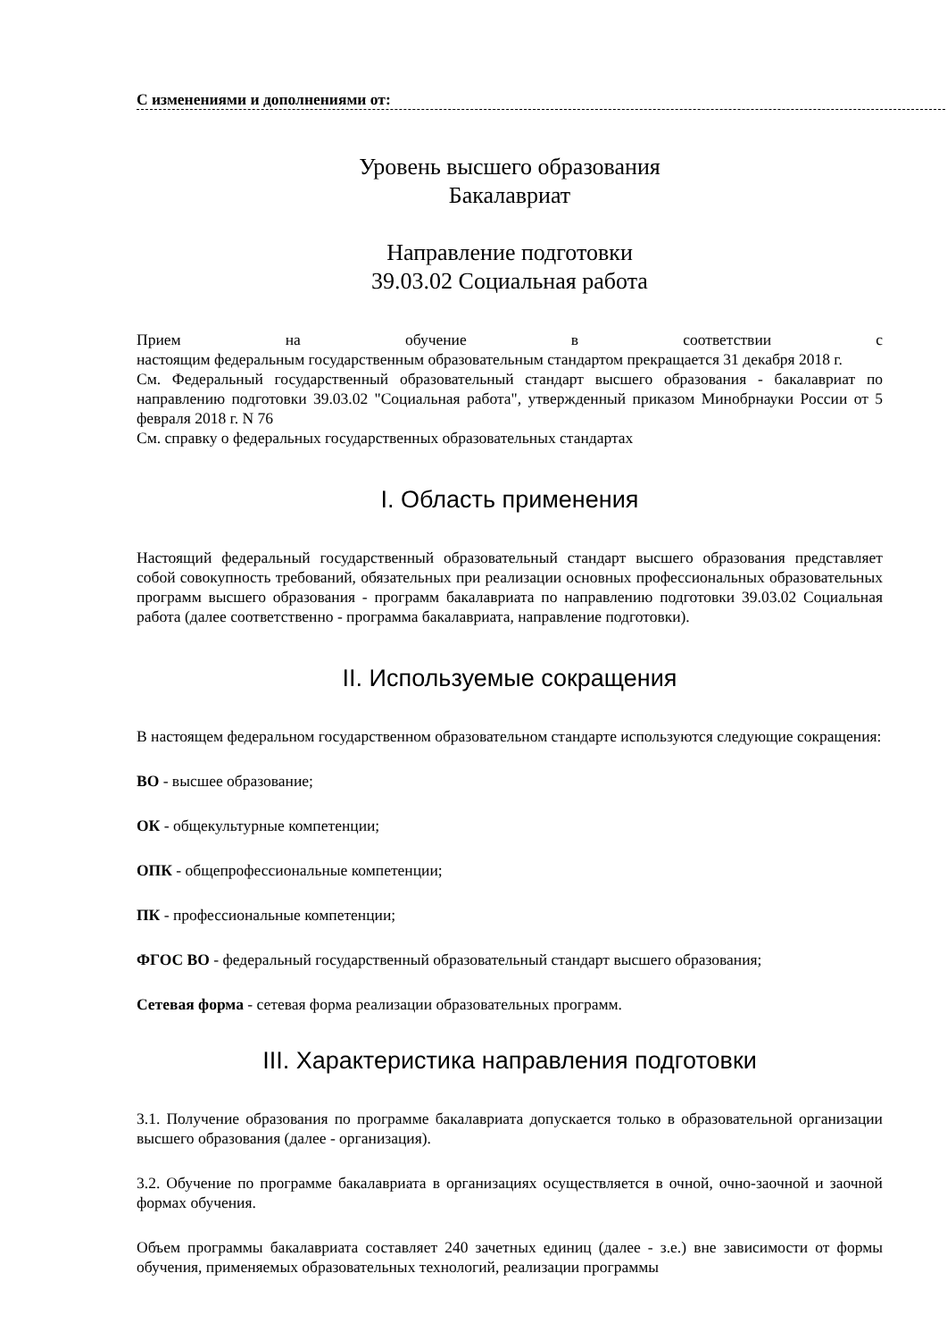С изменениями и дополнениями от:
Уровень высшего образования
Бакалавриат
Направление подготовки
39.03.02 Социальная работа
Прием на обучение в соответствии с
настоящим федеральным государственным образовательным стандартом прекращается 31 декабря 2018 г.
См. Федеральный государственный образовательный стандарт высшего образования - бакалавриат по направлению подготовки 39.03.02 "Социальная работа", утвержденный приказом Минобрнауки России от 5 февраля 2018 г. N 76
См. справку о федеральных государственных образовательных стандартах
I. Область применения
Настоящий федеральный государственный образовательный стандарт высшего образования представляет собой совокупность требований, обязательных при реализации основных профессиональных образовательных программ высшего образования - программ бакалавриата по направлению подготовки 39.03.02 Социальная работа (далее соответственно - программа бакалавриата, направление подготовки).
II. Используемые сокращения
В настоящем федеральном государственном образовательном стандарте используются следующие сокращения:
ВО - высшее образование;
ОК - общекультурные компетенции;
ОПК - общепрофессиональные компетенции;
ПК - профессиональные компетенции;
ФГОС ВО - федеральный государственный образовательный стандарт высшего образования;
Сетевая форма - сетевая форма реализации образовательных программ.
III. Характеристика направления подготовки
3.1. Получение образования по программе бакалавриата допускается только в образовательной организации высшего образования (далее - организация).
3.2. Обучение по программе бакалавриата в организациях осуществляется в очной, очно-заочной и заочной формах обучения.
Объем программы бакалавриата составляет 240 зачетных единиц (далее - з.е.) вне зависимости от формы обучения, применяемых образовательных технологий, реализации программы